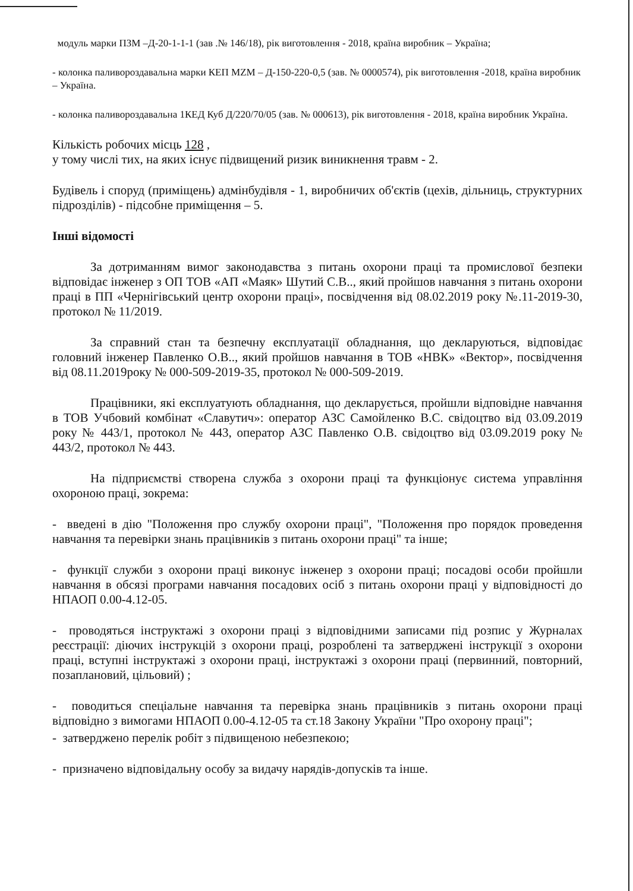модуль марки ПЗМ –Д-20-1-1-1 (зав .№ 146/18), рік виготовлення - 2018, країна виробник – Україна;
- колонка паливороздавальна марки КЕП MZM – Д-150-220-0,5 (зав. № 0000574), рік виготовлення -2018, країна виробник – Україна.
- колонка паливороздавальна 1КЕД Куб Д/220/70/05 (зав. № 000613), рік виготовлення - 2018, країна виробник Україна.
Кількість робочих місць 128 ,
у тому числі тих, на яких існує підвищений ризик виникнення травм - 2.
Будівель і споруд (приміщень) адмінбудівля - 1, виробничих об'єктів (цехів, дільниць, структурних підрозділів) - підсобне приміщення – 5.
Інші відомості
За дотриманням вимог законодавства з питань охорони праці та промислової безпеки відповідає інженер з ОП ТОВ «АП «Маяк» Шутий С.В.., який пройшов навчання з питань охорони праці в ПП «Чернігівський центр охорони праці», посвідчення від 08.02.2019 року №.11-2019-30, протокол № 11/2019.
За справний стан та безпечну експлуатації обладнання, що декларуються, відповідає головний інженер Павленко О.В.., який пройшов навчання в ТОВ «НВК» «Вектор», посвідчення від 08.11.2019року № 000-509-2019-35, протокол № 000-509-2019.
Працівники, які експлуатують обладнання, що декларується, пройшли відповідне навчання в ТОВ Учбовий комбінат «Славутич»: оператор АЗС Самойленко В.С. свідоцтво від 03.09.2019 року № 443/1, протокол № 443, оператор АЗС Павленко О.В. свідоцтво від 03.09.2019 року № 443/2, протокол № 443.
На підприємстві створена служба з охорони праці та функціонує система управління охороною праці, зокрема:
- введені в дію "Положення про службу охорони праці", "Положення про порядок проведення навчання та перевірки знань працівників з питань охорони праці" та інше;
- функції служби з охорони праці виконує інженер з охорони праці; посадові особи пройшли навчання в обсязі програми навчання посадових осіб з питань охорони праці у відповідності до НПАОП 0.00-4.12-05.
- проводяться інструктажі з охорони праці з відповідними записами під розпис у Журналах реєстрації: діючих інструкцій з охорони праці, розроблені та затверджені інструкції з охорони праці, вступні інструктажі з охорони праці, інструктажі з охорони праці (первинний, повторний, позаплановий, цільовий) ;
- поводиться спеціальне навчання та перевірка знань працівників з питань охорони праці відповідно з вимогами НПАОП 0.00-4.12-05 та ст.18 Закону України "Про охорону праці";
- затверджено перелік робіт з підвищеною небезпекою;
- призначено відповідальну особу за видачу нарядів-допусків та інше.